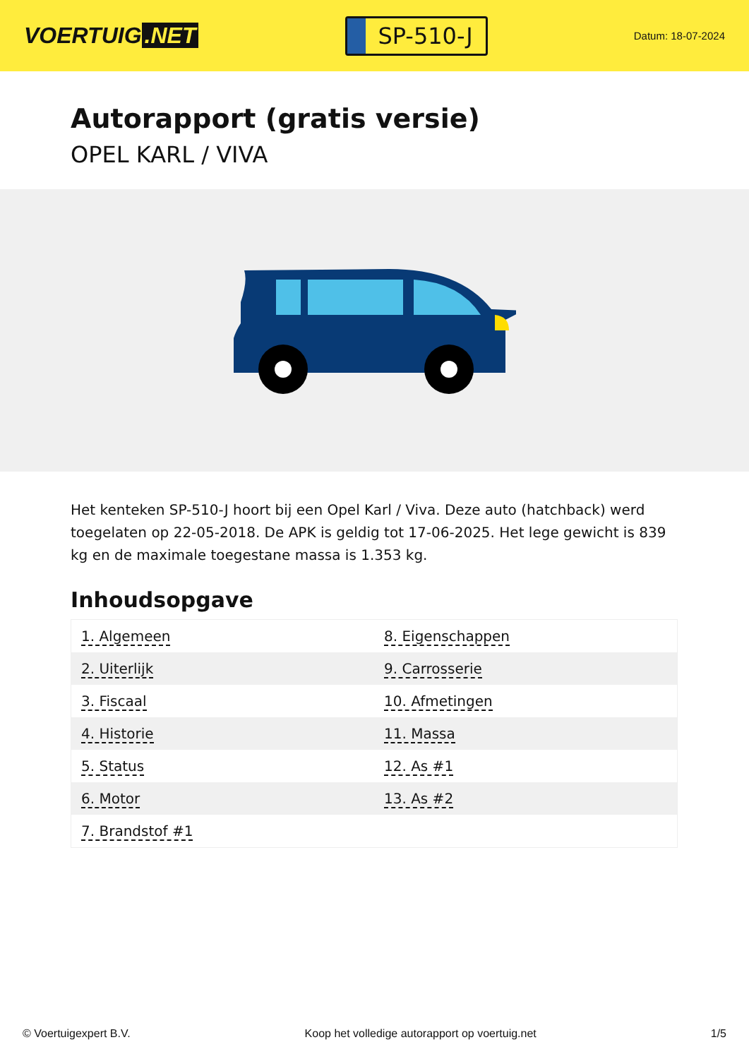VOERTUIG.NET
SP-510-J
Datum: 18-07-2024
Autorapport (gratis versie)
OPEL KARL / VIVA
Het kenteken SP-510-J hoort bij een Opel Karl / Viva. Deze auto (hatchback) werd toegelaten op 22-05-2018. De APK is geldig tot 17-06-2025. Het lege gewicht is 839 kg en de maximale toegestane massa is 1.353 kg.
Inhoudsopgave
| 1. Algemeen | 8. Eigenschappen |
| 2. Uiterlijk | 9. Carrosserie |
| 3. Fiscaal | 10. Afmetingen |
| 4. Historie | 11. Massa |
| 5. Status | 12. As #1 |
| 6. Motor | 13. As #2 |
| 7. Brandstof #1 | |
© Voertuigexpert B.V. Koop het volledige autorapport op voertuig.net 1/5